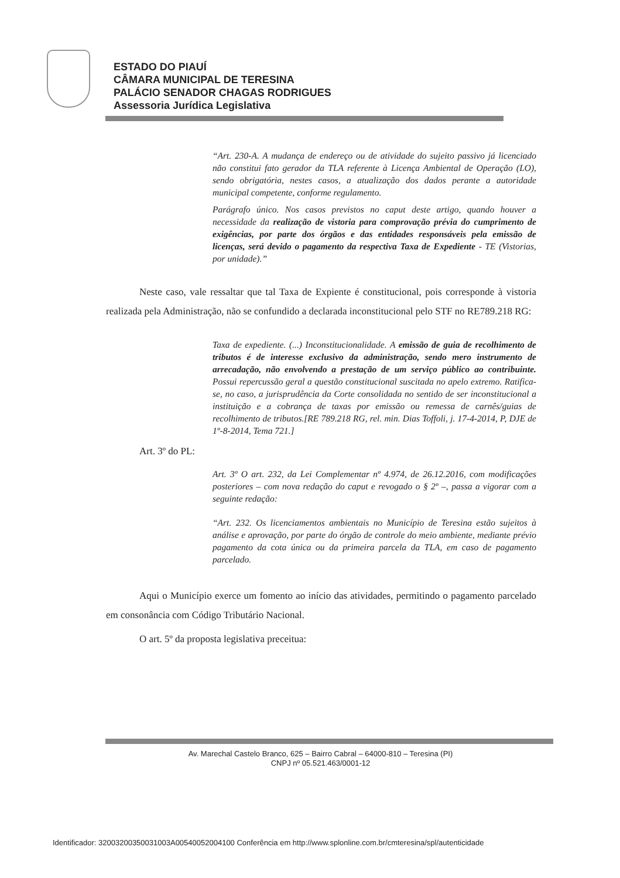ESTADO DO PIAUÍ
CÂMARA MUNICIPAL DE TERESINA
PALÁCIO SENADOR CHAGAS RODRIGUES
Assessoria Jurídica Legislativa
“Art. 230-A. A mudança de endereço ou de atividade do sujeito passivo já licenciado não constitui fato gerador da TLA referente à Licença Ambiental de Operação (LO), sendo obrigatória, nestes casos, a atualização dos dados perante a autoridade municipal competente, conforme regulamento.
Parágrafo único. Nos casos previstos no caput deste artigo, quando houver a necessidade da realização de vistoria para comprovação prévia do cumprimento de exigências, por parte dos órgãos e das entidades responsáveis pela emissão de licenças, será devido o pagamento da respectiva Taxa de Expediente - TE (Vistorias, por unidade).”
Neste caso, vale ressaltar que tal Taxa de Expiente é constitucional, pois corresponde à vistoria realizada pela Administração, não se confundido a declarada inconstitucional pelo STF no RE789.218 RG:
Taxa de expediente. (...) Inconstitucionalidade. A emissão de guia de recolhimento de tributos é de interesse exclusivo da administração, sendo mero instrumento de arrecadação, não envolvendo a prestação de um serviço público ao contribuinte. Possui repercussão geral a questão constitucional suscitada no apelo extremo. Ratifica-se, no caso, a jurisprudência da Corte consolidada no sentido de ser inconstitucional a instituição e a cobrança de taxas por emissão ou remessa de carnês/guias de recolhimento de tributos.[RE 789.218 RG, rel. min. Dias Toffoli, j. 17-4-2014, P, DJE de 1º-8-2014, Tema 721.]
Art. 3º do PL:
Art. 3º O art. 232, da Lei Complementar nº 4.974, de 26.12.2016, com modificações posteriores – com nova redação do caput e revogado o § 2º –, passa a vigorar com a seguinte redação:
“Art. 232. Os licenciamentos ambientais no Município de Teresina estão sujeitos à análise e aprovação, por parte do órgão de controle do meio ambiente, mediante prévio pagamento da cota única ou da primeira parcela da TLA, em caso de pagamento parcelado.
Aqui o Município exerce um fomento ao início das atividades, permitindo o pagamento parcelado em consonância com Código Tributário Nacional.
O art. 5º da proposta legislativa preceitua:
Av. Marechal Castelo Branco, 625 – Bairro Cabral – 64000-810 – Teresina (PI)
CNPJ nº 05.521.463/0001-12
Identificador: 32003200350031003A00540052004100 Conferência em http://www.splonline.com.br/cmteresina/spl/autenticidade